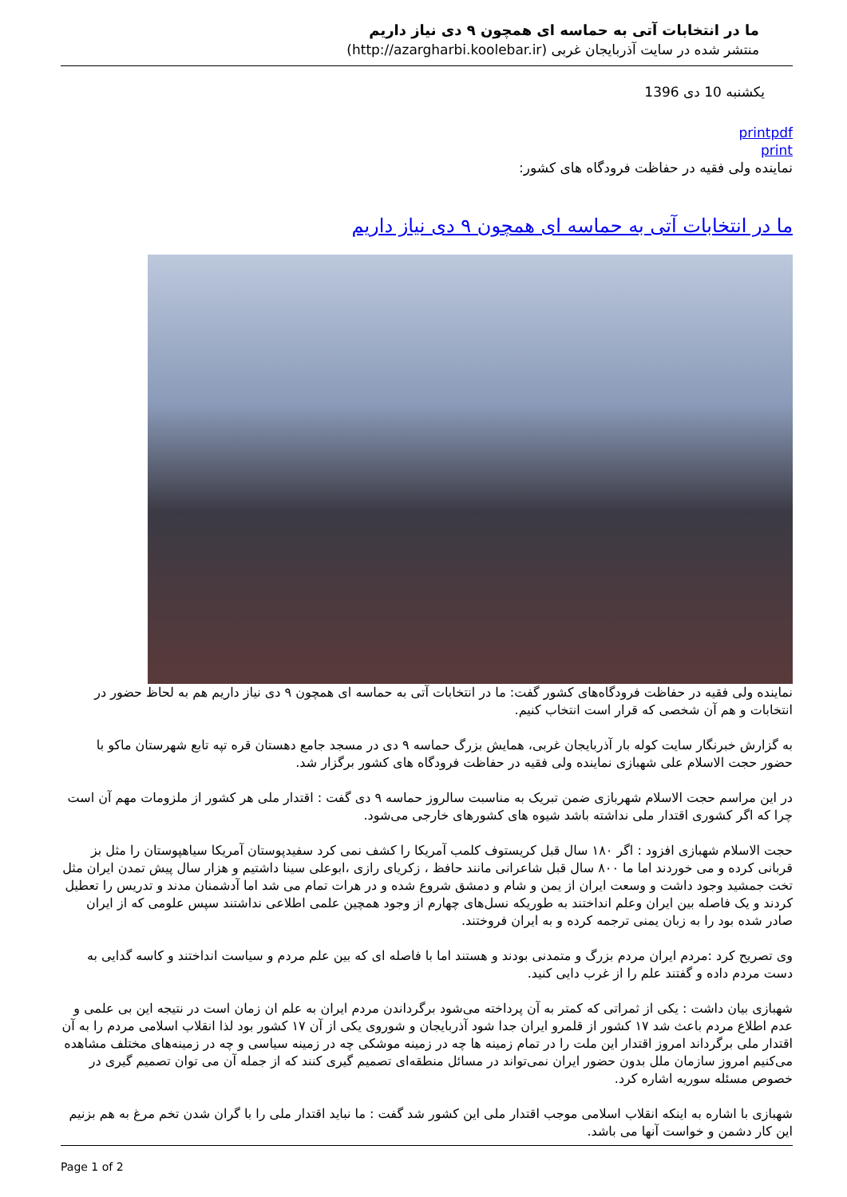ما در انتخابات آتی به حماسه ای همچون ۹ دی نیاز داریم
منتشر شده در سایت آذربایجان غربی (http://azargharbi.koolebar.ir)
یکشنبه 10 دی 1396
printpdf
print
نماینده ولی فقیه در حفاظت فرودگاه های کشور:
ما در انتخابات آتی به حماسه ای همچون ۹ دی نیاز داریم
نماینده ولی فقیه در حفاظت فرودگاه‌های کشور گفت: ما در انتخابات آتی به حماسه ای همچون ۹ دی نیاز داریم هم به لحاظ حضور در انتخابات و هم آن شخصی که قرار است انتخاب کنیم.
به گزارش خبرنگار سایت کوله بار آذربایجان غربی، همایش بزرگ حماسه ۹ دی در مسجد جامع دهستان قره تپه تابع شهرستان ماکو با حضور حجت الاسلام علی شهبازی نماینده ولی فقیه در حفاظت فرودگاه های کشور برگزار شد.
در این مراسم حجت الاسلام شهربازی ضمن تبریک به مناسبت سالروز حماسه ۹ دی گفت : اقتدار ملی هر کشور از ملزومات مهم آن است چرا که اگر کشوری اقتدار ملی نداشته باشد شیوه های کشورهای خارجی می‌شود.
حجت الاسلام شهبازی افزود : اگر ۱۸۰ سال قبل کریستوف کلمب آمریکا را کشف نمی کرد سفیدپوستان آمریکا سیاهپوستان را مثل بز قربانی کرده و می خوردند اما ما ۸۰۰ سال قبل شاعرانی مانند حافظ ، زکریای رازی ،ابوعلی سینا داشتیم و هزار سال پیش تمدن ایران مثل تخت جمشید وجود داشت و وسعت ایران از یمن و شام و دمشق شروع شده و در هرات تمام می شد اما آدشمنان مدند و تدریس را تعطیل کردند و یک فاصله بین ایران وعلم انداختند به طوریکه نسل‌های چهارم از وجود همچین علمی اطلاعی نداشتند سپس علومی که از ایران صادر شده بود را به زبان یمنی ترجمه کرده و به ایران فروختند.
وی تصریح کرد :مردم ایران مردم بزرگ و متمدنی بودند و هستند اما با فاصله ای که بین علم مردم و سیاست انداختند و کاسه گدایی به دست مردم داده و گفتند علم را از غرب دایی کنید.
شهبازی بیان داشت : یکی از ثمراتی که کمتر به آن پرداخته می‌شود برگرداندن مردم ایران به علم ان زمان است در نتیجه این بی علمی و عدم اطلاع مردم باعث شد ۱۷ کشور از قلمرو ایران جدا شود آذربایجان و شوروی یکی از آن ۱۷ کشور بود لذا انقلاب اسلامی مردم را به آن اقتدار ملی برگرداند امروز اقتدار این ملت را در تمام زمینه ها چه در زمینه موشکی چه در زمینه سیاسی و چه در زمینه‌های مختلف مشاهده می‌کنیم امروز سازمان ملل بدون حضور ایران نمی‌تواند در مسائل منطقه‌ای تصمیم گیری کنند که از جمله آن می توان تصمیم گیری در خصوص مسئله سوریه اشاره کرد.
شهبازی با اشاره به اینکه انقلاب اسلامی موجب اقتدار ملی این کشور شد گفت : ما نباید اقتدار ملی را با گران شدن تخم مرغ به هم بزنیم این کار دشمن و خواست آنها می باشد.
Page 1 of 2